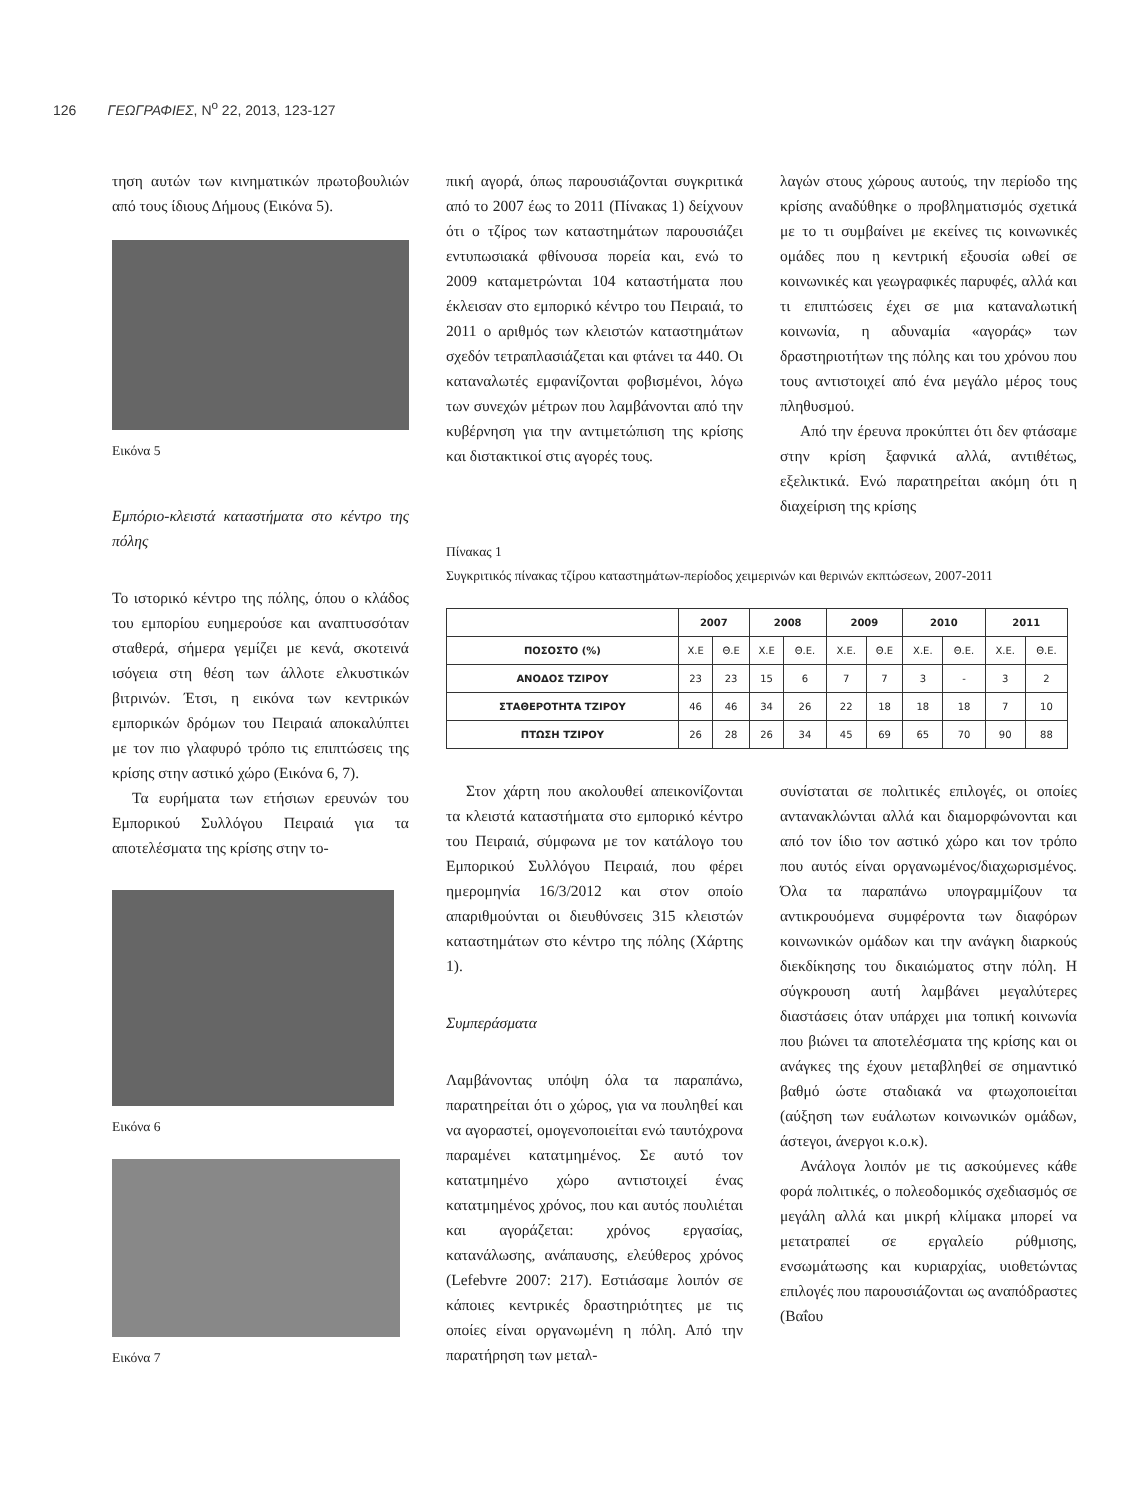126 ΓΕΩΓΡΑΦΙΕΣ, N<sup>o</sup> 22, 2013, 123-127
τηση αυτών των κινηματικών πρωτοβουλιών από τους ίδιους Δήμους (Εικόνα 5).
Εικόνα 5
Εμπόριο-κλειστά καταστήματα στο κέντρο της πόλης
Το ιστορικό κέντρο της πόλης, όπου ο κλάδος του εμπορίου ευημερούσε και αναπτυσσόταν σταθερά, σήμερα γεμίζει με κενά, σκοτεινά ισόγεια στη θέση των άλλοτε ελκυστικών βιτρινών. Έτσι, η εικόνα των κεντρικών εμπορικών δρόμων του Πειραιά αποκαλύπτει με τον πιο γλαφυρό τρόπο τις επιπτώσεις της κρίσης στην αστικό χώρο (Εικόνα 6, 7).
Τα ευρήματα των ετήσιων ερευνών του Εμπορικού Συλλόγου Πειραιά για τα αποτελέσματα της κρίσης στην το-
Εικόνα 6
Εικόνα 7
πική αγορά, όπως παρουσιάζονται συγκριτικά από το 2007 έως το 2011 (Πίνακας 1) δείχνουν ότι ο τζίρος των καταστημάτων παρουσιάζει εντυπωσιακά φθίνουσα πορεία και, ενώ το 2009 καταμετρώνται 104 καταστήματα που έκλεισαν στο εμπορικό κέντρο του Πειραιά, το 2011 ο αριθμός των κλειστών καταστημάτων σχεδόν τετραπλασιάζεται και φτάνει τα 440. Οι καταναλωτές εμφανίζονται φοβισμένοι, λόγω των συνεχών μέτρων που λαμβάνονται από την κυβέρνηση για την αντιμετώπιση της κρίσης και διστακτικοί στις αγορές τους.
λαγών στους χώρους αυτούς, την περίοδο της κρίσης αναδύθηκε ο προβληματισμός σχετικά με το τι συμβαίνει με εκείνες τις κοινωνικές ομάδες που η κεντρική εξουσία ωθεί σε κοινωνικές και γεωγραφικές παρυφές, αλλά και τι επιπτώσεις έχει σε μια καταναλωτική κοινωνία, η αδυναμία «αγοράς» των δραστηριοτήτων της πόλης και του χρόνου που τους αντιστοιχεί από ένα μεγάλο μέρος τους πληθυσμού.
Από την έρευνα προκύπτει ότι δεν φτάσαμε στην κρίση ξαφνικά αλλά, αντιθέτως, εξελικτικά. Ενώ παρατηρείται ακόμη ότι η διαχείριση της κρίσης
Πίνακας 1
Συγκριτικός πίνακας τζίρου καταστημάτων-περίοδος χειμερινών και θερινών εκπτώσεων, 2007-2011
| | 2007 | | 2008 | | 2009 | | 2010 | | 2011 | |
| --- | --- | --- | --- | --- | --- | --- | --- | --- | --- | --- |
| ΠΟΣΟΣΤΟ (%) | Χ.Ε | Θ.Ε | Χ.Ε | Θ.Ε. | Χ.Ε. | Θ.Ε | Χ.Ε. | Θ.Ε. | Χ.Ε. | Θ.Ε. |
| ΑΝΟΔΟΣ ΤΖΙΡΟΥ | 23 | 23 | 15 | 6 | 7 | 7 | 3 | - | 3 | 2 |
| ΣΤΑΘΕΡΟΤΗΤΑ ΤΖΙΡΟΥ | 46 | 46 | 34 | 26 | 22 | 18 | 18 | 18 | 7 | 10 |
| ΠΤΩΣΗ ΤΖΙΡΟΥ | 26 | 28 | 26 | 34 | 45 | 69 | 65 | 70 | 90 | 88 |
Στον χάρτη που ακολουθεί απεικονίζονται τα κλειστά καταστήματα στο εμπορικό κέντρο του Πειραιά, σύμφωνα με τον κατάλογο του Εμπορικού Συλλόγου Πειραιά, που φέρει ημερομηνία 16/3/2012 και στον οποίο απαριθμούνται οι διευθύνσεις 315 κλειστών καταστημάτων στο κέντρο της πόλης (Χάρτης 1).
Συμπεράσματα
Λαμβάνοντας υπόψη όλα τα παραπάνω, παρατηρείται ότι ο χώρος, για να πουληθεί και να αγοραστεί, ομογενοποιείται ενώ ταυτόχρονα παραμένει κατατμημένος. Σε αυτό τον κατατμημένο χώρο αντιστοιχεί ένας κατατμημένος χρόνος, που και αυτός πουλιέται και αγοράζεται: χρόνος εργασίας, κατανάλωσης, ανάπαυσης, ελεύθερος χρόνος (Lefebvre 2007: 217). Εστιάσαμε λοιπόν σε κάποιες κεντρικές δραστηριότητες με τις οποίες είναι οργανωμένη η πόλη. Από την παρατήρηση των μεταλ-
συνίσταται σε πολιτικές επιλογές, οι οποίες αντανακλώνται αλλά και διαμορφώνονται και από τον ίδιο τον αστικό χώρο και τον τρόπο που αυτός είναι οργανωμένος/διαχωρισμένος. Όλα τα παραπάνω υπογραμμίζουν τα αντικρουόμενα συμφέροντα των διαφόρων κοινωνικών ομάδων και την ανάγκη διαρκούς διεκδίκησης του δικαιώματος στην πόλη. Η σύγκρουση αυτή λαμβάνει μεγαλύτερες διαστάσεις όταν υπάρχει μια τοπική κοινωνία που βιώνει τα αποτελέσματα της κρίσης και οι ανάγκες της έχουν μεταβληθεί σε σημαντικό βαθμό ώστε σταδιακά να φτωχοποιείται (αύξηση των ευάλωτων κοινωνικών ομάδων, άστεγοι, άνεργοι κ.ο.κ).
Ανάλογα λοιπόν με τις ασκούμενες κάθε φορά πολιτικές, ο πολεοδομικός σχεδιασμός σε μεγάλη αλλά και μικρή κλίμακα μπορεί να μετατραπεί σε εργαλείο ρύθμισης, ενσωμάτωσης και κυριαρχίας, υιοθετώντας επιλογές που παρουσιάζονται ως αναπόδραστες (Βαΐου